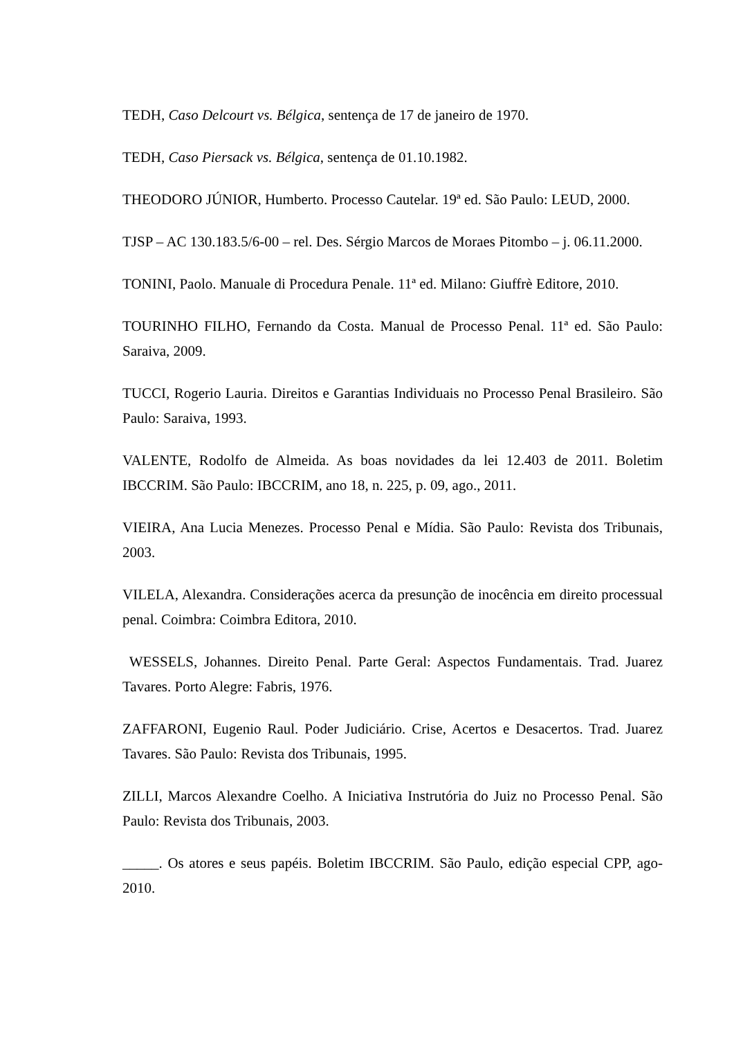TEDH, Caso Delcourt vs. Bélgica, sentença de 17 de janeiro de 1970.
TEDH, Caso Piersack vs. Bélgica, sentença de 01.10.1982.
THEODORO JÚNIOR, Humberto. Processo Cautelar. 19ª ed. São Paulo: LEUD, 2000.
TJSP – AC 130.183.5/6-00 – rel. Des. Sérgio Marcos de Moraes Pitombo – j. 06.11.2000.
TONINI, Paolo. Manuale di Procedura Penale. 11ª ed. Milano: Giuffrè Editore, 2010.
TOURINHO FILHO, Fernando da Costa. Manual de Processo Penal. 11ª ed. São Paulo: Saraiva, 2009.
TUCCI, Rogerio Lauria. Direitos e Garantias Individuais no Processo Penal Brasileiro. São Paulo: Saraiva, 1993.
VALENTE, Rodolfo de Almeida. As boas novidades da lei 12.403 de 2011. Boletim IBCCRIM. São Paulo: IBCCRIM, ano 18, n. 225, p. 09, ago., 2011.
VIEIRA, Ana Lucia Menezes. Processo Penal e Mídia. São Paulo: Revista dos Tribunais, 2003.
VILELA, Alexandra. Considerações acerca da presunção de inocência em direito processual penal. Coimbra: Coimbra Editora, 2010.
WESSELS, Johannes. Direito Penal. Parte Geral: Aspectos Fundamentais. Trad. Juarez Tavares. Porto Alegre: Fabris, 1976.
ZAFFARONI, Eugenio Raul. Poder Judiciário. Crise, Acertos e Desacertos. Trad. Juarez Tavares. São Paulo: Revista dos Tribunais, 1995.
ZILLI, Marcos Alexandre Coelho. A Iniciativa Instrutória do Juiz no Processo Penal. São Paulo: Revista dos Tribunais, 2003.
_____. Os atores e seus papéis. Boletim IBCCRIM. São Paulo, edição especial CPP, ago-2010.